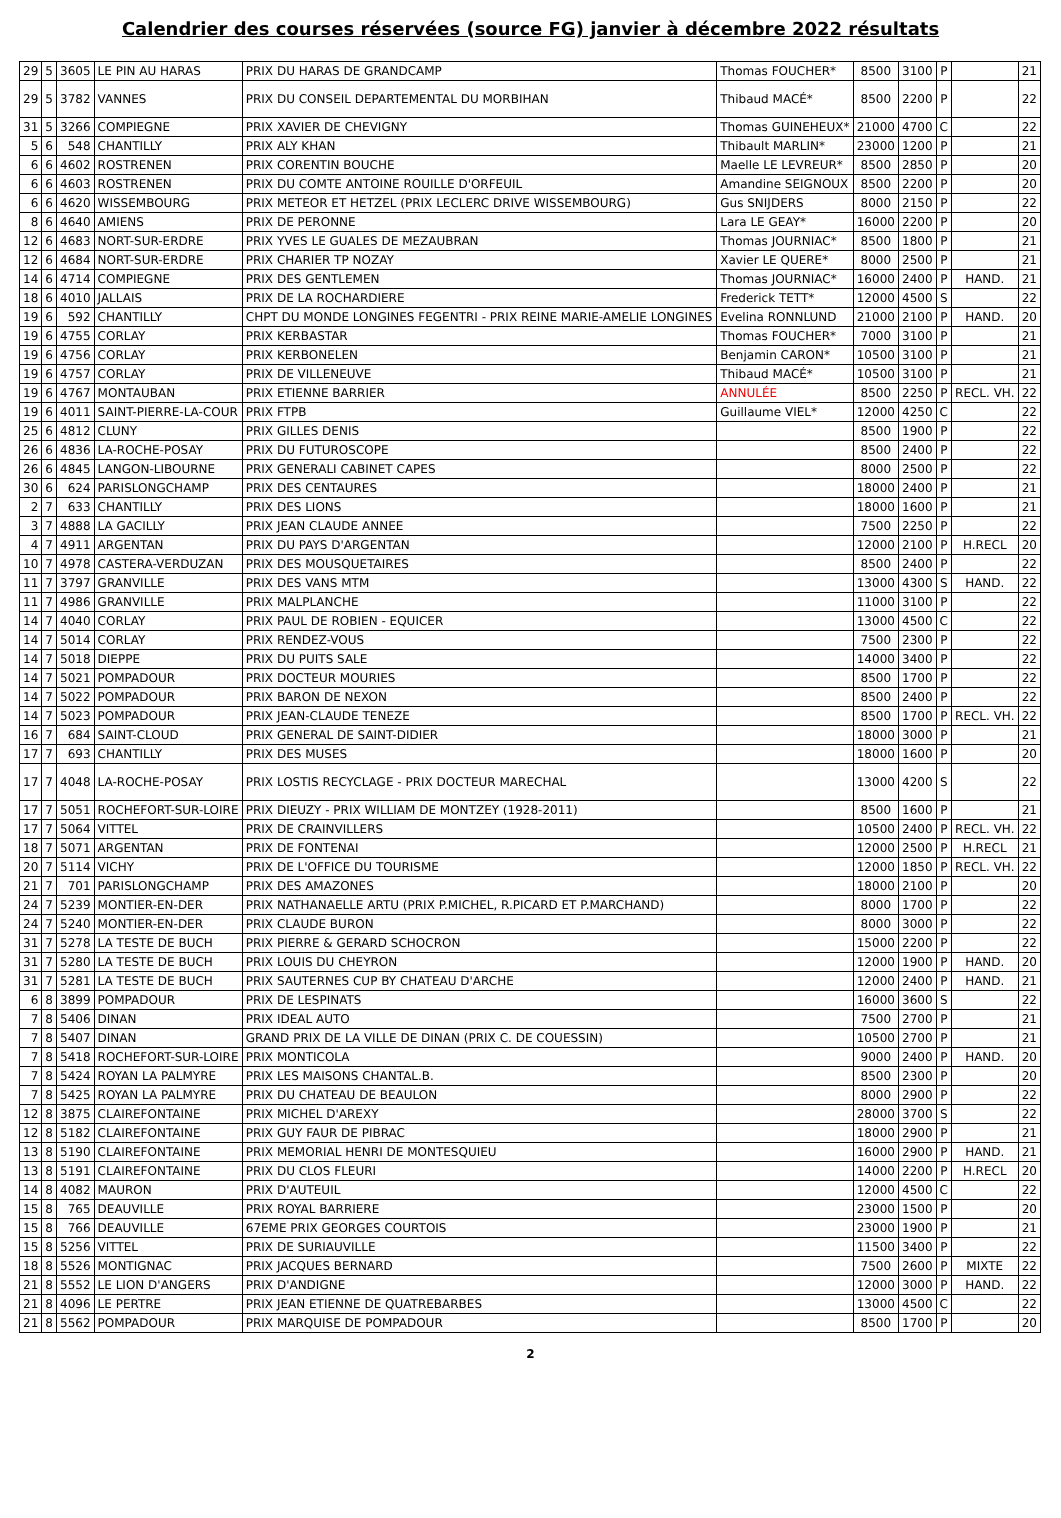Calendrier des courses réservées (source FG) janvier à décembre 2022 résultats
| 29 | 5 | 3605 | LE PIN AU HARAS | PRIX DU HARAS DE GRANDCAMP | Thomas FOUCHER* | 8500 | 3100 | P | | 21 |
| 29 | 5 | 3782 | VANNES | PRIX DU CONSEIL DEPARTEMENTAL DU MORBIHAN | Thibaud MACÉ* | 8500 | 2200 | P | | 22 |
| 31 | 5 | 3266 | COMPIEGNE | PRIX XAVIER DE CHEVIGNY | Thomas GUINEHEUX* | 21000 | 4700 | C | | 22 |
| 5 | 6 | 548 | CHANTILLY | PRIX ALY KHAN | Thibault MARLIN* | 23000 | 1200 | P | | 21 |
| 6 | 6 | 4602 | ROSTRENEN | PRIX CORENTIN BOUCHE | Maelle LE LEVREUR* | 8500 | 2850 | P | | 20 |
| 6 | 6 | 4603 | ROSTRENEN | PRIX DU COMTE ANTOINE ROUILLE D'ORFEUIL | Amandine SEIGNOUX | 8500 | 2200 | P | | 20 |
| 6 | 6 | 4620 | WISSEMBOURG | PRIX METEOR ET HETZEL (PRIX LECLERC DRIVE WISSEMBOURG) | Gus SNIJDERS | 8000 | 2150 | P | | 22 |
| 8 | 6 | 4640 | AMIENS | PRIX DE PERONNE | Lara LE GEAY* | 16000 | 2200 | P | | 20 |
| 12 | 6 | 4683 | NORT-SUR-ERDRE | PRIX YVES LE GUALES DE MEZAUBRAN | Thomas JOURNIAC* | 8500 | 1800 | P | | 21 |
| 12 | 6 | 4684 | NORT-SUR-ERDRE | PRIX CHARIER TP NOZAY | Xavier LE QUERE* | 8000 | 2500 | P | | 21 |
| 14 | 6 | 4714 | COMPIEGNE | PRIX DES GENTLEMEN | Thomas JOURNIAC* | 16000 | 2400 | P | HAND. | 21 |
| 18 | 6 | 4010 | JALLAIS | PRIX DE LA ROCHARDIERE | Frederick TETT* | 12000 | 4500 | S | | 22 |
| 19 | 6 | 592 | CHANTILLY | CHPT DU MONDE LONGINES FEGENTRI - PRIX REINE MARIE-AMELIE LONGINES | Evelina RONNLUND | 21000 | 2100 | P | HAND. | 20 |
| 19 | 6 | 4755 | CORLAY | PRIX KERBASTAR | Thomas FOUCHER* | 7000 | 3100 | P | | 21 |
| 19 | 6 | 4756 | CORLAY | PRIX KERBONELEN | Benjamin CARON* | 10500 | 3100 | P | | 21 |
| 19 | 6 | 4757 | CORLAY | PRIX DE VILLENEUVE | Thibaud MACÉ* | 10500 | 3100 | P | | 21 |
| 19 | 6 | 4767 | MONTAUBAN | PRIX ETIENNE BARRIER | ANNULÉE | 8500 | 2250 | P | RECL. VH. | 22 |
| 19 | 6 | 4011 | SAINT-PIERRE-LA-COUR | PRIX FTPB | Guillaume VIEL* | 12000 | 4250 | C | | 22 |
| 25 | 6 | 4812 | CLUNY | PRIX GILLES DENIS | | 8500 | 1900 | P | | 22 |
| 26 | 6 | 4836 | LA-ROCHE-POSAY | PRIX DU FUTUROSCOPE | | 8500 | 2400 | P | | 22 |
| 26 | 6 | 4845 | LANGON-LIBOURNE | PRIX GENERALI CABINET CAPES | | 8000 | 2500 | P | | 22 |
| 30 | 6 | 624 | PARISLONGCHAMP | PRIX DES CENTAURES | | 18000 | 2400 | P | | 21 |
| 2 | 7 | 633 | CHANTILLY | PRIX DES LIONS | | 18000 | 1600 | P | | 21 |
| 3 | 7 | 4888 | LA GACILLY | PRIX JEAN CLAUDE ANNEE | | 7500 | 2250 | P | | 22 |
| 4 | 7 | 4911 | ARGENTAN | PRIX DU PAYS D'ARGENTAN | | 12000 | 2100 | P | H.RECL | 20 |
| 10 | 7 | 4978 | CASTERA-VERDUZAN | PRIX DES MOUSQUETAIRES | | 8500 | 2400 | P | | 22 |
| 11 | 7 | 3797 | GRANVILLE | PRIX DES VANS MTM | | 13000 | 4300 | S | HAND. | 22 |
| 11 | 7 | 4986 | GRANVILLE | PRIX MALPLANCHE | | 11000 | 3100 | P | | 22 |
| 14 | 7 | 4040 | CORLAY | PRIX PAUL DE ROBIEN - EQUICER | | 13000 | 4500 | C | | 22 |
| 14 | 7 | 5014 | CORLAY | PRIX RENDEZ-VOUS | | 7500 | 2300 | P | | 22 |
| 14 | 7 | 5018 | DIEPPE | PRIX DU PUITS SALE | | 14000 | 3400 | P | | 22 |
| 14 | 7 | 5021 | POMPADOUR | PRIX DOCTEUR MOURIES | | 8500 | 1700 | P | | 22 |
| 14 | 7 | 5022 | POMPADOUR | PRIX BARON DE NEXON | | 8500 | 2400 | P | | 22 |
| 14 | 7 | 5023 | POMPADOUR | PRIX JEAN-CLAUDE TENEZE | | 8500 | 1700 | P | RECL. VH. | 22 |
| 16 | 7 | 684 | SAINT-CLOUD | PRIX GENERAL DE SAINT-DIDIER | | 18000 | 3000 | P | | 21 |
| 17 | 7 | 693 | CHANTILLY | PRIX DES MUSES | | 18000 | 1600 | P | | 20 |
| 17 | 7 | 4048 | LA-ROCHE-POSAY | PRIX LOSTIS RECYCLAGE - PRIX DOCTEUR MARECHAL | | 13000 | 4200 | S | | 22 |
| 17 | 7 | 5051 | ROCHEFORT-SUR-LOIRE | PRIX DIEUZY - PRIX WILLIAM DE MONTZEY (1928-2011) | | 8500 | 1600 | P | | 21 |
| 17 | 7 | 5064 | VITTEL | PRIX DE CRAINVILLERS | | 10500 | 2400 | P | RECL. VH. | 22 |
| 18 | 7 | 5071 | ARGENTAN | PRIX DE FONTENAI | | 12000 | 2500 | P | H.RECL | 21 |
| 20 | 7 | 5114 | VICHY | PRIX DE L'OFFICE DU TOURISME | | 12000 | 1850 | P | RECL. VH. | 22 |
| 21 | 7 | 701 | PARISLONGCHAMP | PRIX DES AMAZONES | | 18000 | 2100 | P | | 20 |
| 24 | 7 | 5239 | MONTIER-EN-DER | PRIX NATHANAELLE ARTU (PRIX P.MICHEL, R.PICARD ET P.MARCHAND) | | 8000 | 1700 | P | | 22 |
| 24 | 7 | 5240 | MONTIER-EN-DER | PRIX CLAUDE BURON | | 8000 | 3000 | P | | 22 |
| 31 | 7 | 5278 | LA TESTE DE BUCH | PRIX PIERRE & GERARD SCHOCRON | | 15000 | 2200 | P | | 22 |
| 31 | 7 | 5280 | LA TESTE DE BUCH | PRIX LOUIS DU CHEYRON | | 12000 | 1900 | P | HAND. | 20 |
| 31 | 7 | 5281 | LA TESTE DE BUCH | PRIX SAUTERNES CUP BY CHATEAU D'ARCHE | | 12000 | 2400 | P | HAND. | 21 |
| 6 | 8 | 3899 | POMPADOUR | PRIX DE LESPINATS | | 16000 | 3600 | S | | 22 |
| 7 | 8 | 5406 | DINAN | PRIX IDEAL AUTO | | 7500 | 2700 | P | | 21 |
| 7 | 8 | 5407 | DINAN | GRAND PRIX DE LA VILLE DE DINAN (PRIX C. DE COUESSIN) | | 10500 | 2700 | P | | 21 |
| 7 | 8 | 5418 | ROCHEFORT-SUR-LOIRE | PRIX MONTICOLA | | 9000 | 2400 | P | HAND. | 20 |
| 7 | 8 | 5424 | ROYAN LA PALMYRE | PRIX LES MAISONS CHANTAL.B. | | 8500 | 2300 | P | | 20 |
| 7 | 8 | 5425 | ROYAN LA PALMYRE | PRIX DU CHATEAU DE BEAULON | | 8000 | 2900 | P | | 22 |
| 12 | 8 | 3875 | CLAIREFONTAINE | PRIX MICHEL D'AREXY | | 28000 | 3700 | S | | 22 |
| 12 | 8 | 5182 | CLAIREFONTAINE | PRIX GUY FAUR DE PIBRAC | | 18000 | 2900 | P | | 21 |
| 13 | 8 | 5190 | CLAIREFONTAINE | PRIX MEMORIAL HENRI DE MONTESQUIEU | | 16000 | 2900 | P | HAND. | 21 |
| 13 | 8 | 5191 | CLAIREFONTAINE | PRIX DU CLOS FLEURI | | 14000 | 2200 | P | H.RECL | 20 |
| 14 | 8 | 4082 | MAURON | PRIX D'AUTEUIL | | 12000 | 4500 | C | | 22 |
| 15 | 8 | 765 | DEAUVILLE | PRIX ROYAL BARRIERE | | 23000 | 1500 | P | | 20 |
| 15 | 8 | 766 | DEAUVILLE | 67EME PRIX GEORGES COURTOIS | | 23000 | 1900 | P | | 21 |
| 15 | 8 | 5256 | VITTEL | PRIX DE SURIAUVILLE | | 11500 | 3400 | P | | 22 |
| 18 | 8 | 5526 | MONTIGNAC | PRIX JACQUES BERNARD | | 7500 | 2600 | P | MIXTE | 22 |
| 21 | 8 | 5552 | LE LION D'ANGERS | PRIX D'ANDIGNE | | 12000 | 3000 | P | HAND. | 22 |
| 21 | 8 | 4096 | LE PERTRE | PRIX JEAN ETIENNE DE QUATREBARBES | | 13000 | 4500 | C | | 22 |
| 21 | 8 | 5562 | POMPADOUR | PRIX MARQUISE DE POMPADOUR | | 8500 | 1700 | P | | 20 |
2